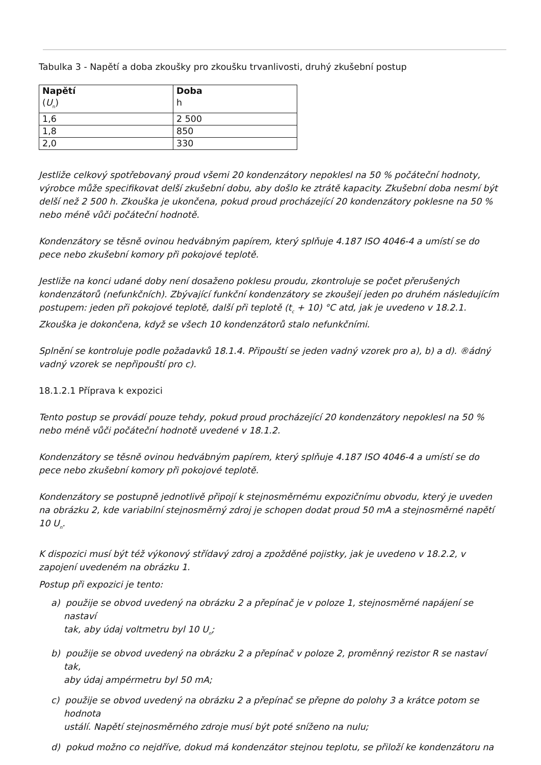Tabulka 3 - Napětí a doba zkoušky pro zkoušku trvanlivosti, druhý zkušební postup
| Napětí ( U<sub>n</sub>) | Doba h |
| --- | --- |
| 1,6 | 2 500 |
| 1,8 | 850 |
| 2,0 | 330 |
Jestliže celkový spotřebovaný proud všemi 20 kondenzátory nepoklesl na 50 % počáteční hodnoty, výrobce může specifikovat delší zkušební dobu, aby došlo ke ztrátě kapacity. Zkušební doba nesmí být delší než 2 500 h. Zkouška je ukončena, pokud proud procházející 20 kondenzátory poklesne na 50 % nebo méně vůči počáteční hodnotě.
Kondenzátory se těsně ovinou hedvábným papírem, který splňuje 4.187 ISO 4046-4 a umístí se do pece nebo zkušební komory při pokojové teplotě.
Jestliže na konci udané doby není dosaženo poklesu proudu, zkontroluje se počet přerušených kondenzátorů (nefunkčních). Zbývající funkční kondenzátory se zkoušejí jeden po druhém následujícím postupem: jeden při pokojové teplotě, další při teplotě (t<sub>c</sub> + 10) °C atd, jak je uvedeno v 18.2.1. Zkouška je dokončena, když se všech 10 kondenzátorů stalo nefunkčními.
Splnění se kontroluje podle požadavků 18.1.4. Připouští se jeden vadný vzorek pro a), b) a d). ®ádný vadný vzorek se nepřipouští pro c).
18.1.2.1 Příprava k expozici
Tento postup se provádí pouze tehdy, pokud proud procházející 20 kondenzátory nepoklesl na 50 % nebo méně vůči počáteční hodnotě uvedené v 18.1.2.
Kondenzátory se těsně ovinou hedvábným papírem, který splňuje 4.187 ISO 4046-4 a umístí se do pece nebo zkušební komory při pokojové teplotě.
Kondenzátory se postupně jednotlivě připojí k stejnosměrnému expozičnímu obvodu, který je uveden na obrázku 2, kde variabilní stejnosměrný zdroj je schopen dodat proud 50 mA a stejnosměrné napětí 10 U<sub>n</sub>.
K dispozici musí být též výkonový střídavý zdroj a zpožděné pojistky, jak je uvedeno v 18.2.2, v zapojení uvedeném na obrázku 1.
Postup při expozici je tento:
a) použije se obvod uvedený na obrázku 2 a přepínač je v poloze 1, stejnosměrné napájení se nastaví
tak, aby údaj voltmetru byl 10 U<sub>n</sub>;
b) použije se obvod uvedený na obrázku 2 a přepínač v poloze 2, proměnný rezistor R se nastaví tak,
aby údaj ampérmetru byl 50 mA;
c) použije se obvod uvedený na obrázku 2 a přepínač se přepne do polohy 3 a krátce potom se hodnota
ustálí. Napětí stejnosměrného zdroje musí být poté sníženo na nulu;
d) pokud možno co nejdříve, dokud má kondenzátor stejnou teplotu, se přiloží ke kondenzátoru na